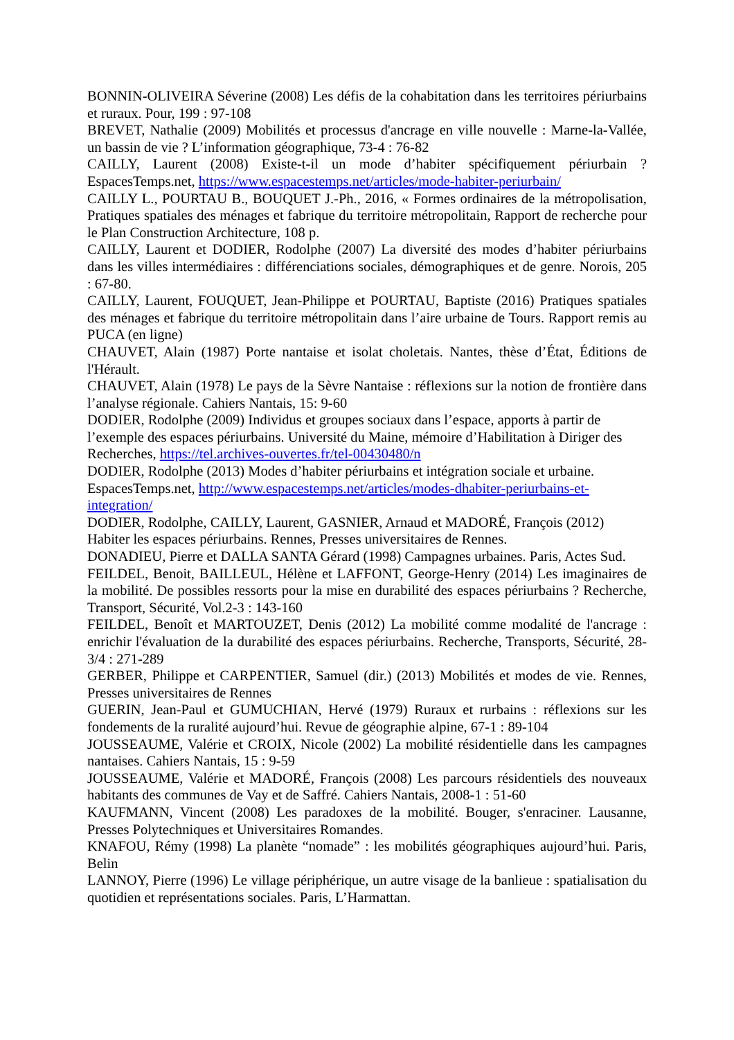BONNIN-OLIVEIRA Séverine (2008) Les défis de la cohabitation dans les territoires périurbains et ruraux. Pour, 199 : 97-108
BREVET, Nathalie (2009) Mobilités et processus d'ancrage en ville nouvelle : Marne-la-Vallée, un bassin de vie ? L’information géographique, 73-4 : 76-82
CAILLY, Laurent (2008) Existe-t-il un mode d’habiter spécifiquement périurbain ? EspacesTemps.net, https://www.espacestemps.net/articles/mode-habiter-periurbain/
CAILLY L., POURTAU B., BOUQUET J.-Ph., 2016, « Formes ordinaires de la métropolisation, Pratiques spatiales des ménages et fabrique du territoire métropolitain, Rapport de recherche pour le Plan Construction Architecture, 108 p.
CAILLY, Laurent et DODIER, Rodolphe (2007) La diversité des modes d’habiter périurbains dans les villes intermédiaires : différenciations sociales, démographiques et de genre. Norois, 205 : 67-80.
CAILLY, Laurent, FOUQUET, Jean-Philippe et POURTAU, Baptiste (2016) Pratiques spatiales des ménages et fabrique du territoire métropolitain dans l’aire urbaine de Tours. Rapport remis au PUCA (en ligne)
CHAUVET, Alain (1987) Porte nantaise et isolat choletais. Nantes, thèse d’État, Éditions de l'Hérault.
CHAUVET, Alain (1978) Le pays de la Sèvre Nantaise : réflexions sur la notion de frontière dans l’analyse régionale. Cahiers Nantais, 15: 9-60
DODIER, Rodolphe (2009) Individus et groupes sociaux dans l’espace, apports à partir de l’exemple des espaces périurbains. Université du Maine, mémoire d’Habilitation à Diriger des Recherches, https://tel.archives-ouvertes.fr/tel-00430480/n
DODIER, Rodolphe (2013) Modes d’habiter périurbains et intégration sociale et urbaine. EspacesTemps.net, http://www.espacestemps.net/articles/modes-dhabiter-periurbains-et-integration/
DODIER, Rodolphe, CAILLY, Laurent, GASNIER, Arnaud et MADORÉ, François (2012) Habiter les espaces périurbains. Rennes, Presses universitaires de Rennes.
DONADIEU, Pierre et DALLA SANTA Gérard (1998) Campagnes urbaines. Paris, Actes Sud.
FEILDEL, Benoit, BAILLEUL, Hélène et LAFFONT, George-Henry (2014) Les imaginaires de la mobilité. De possibles ressorts pour la mise en durabilité des espaces périurbains ? Recherche, Transport, Sécurité, Vol.2-3 : 143-160
FEILDEL, Benoît et MARTOUZET, Denis (2012) La mobilité comme modalité de l'ancrage : enrichir l'évaluation de la durabilité des espaces périurbains. Recherche, Transports, Sécurité, 28-3/4 : 271-289
GERBER, Philippe et CARPENTIER, Samuel (dir.) (2013) Mobilités et modes de vie. Rennes, Presses universitaires de Rennes
GUERIN, Jean-Paul et GUMUCHIAN, Hervé (1979) Ruraux et rurbains : réflexions sur les fondements de la ruralité aujourd’hui. Revue de géographie alpine, 67-1 : 89-104
JOUSSEAUME, Valérie et CROIX, Nicole (2002) La mobilité résidentielle dans les campagnes nantaises. Cahiers Nantais, 15 : 9-59
JOUSSEAUME, Valérie et MADORÉ, François (2008) Les parcours résidentiels des nouveaux habitants des communes de Vay et de Saffré. Cahiers Nantais, 2008-1 : 51-60
KAUFMANN, Vincent (2008) Les paradoxes de la mobilité. Bouger, s'enraciner. Lausanne, Presses Polytechniques et Universitaires Romandes.
KNAFOU, Rémy (1998) La planète “nomade” : les mobilités géographiques aujourd’hui. Paris, Belin
LANNOY, Pierre (1996) Le village périphérique, un autre visage de la banlieue : spatialisation du quotidien et représentations sociales. Paris, L’Harmattan.